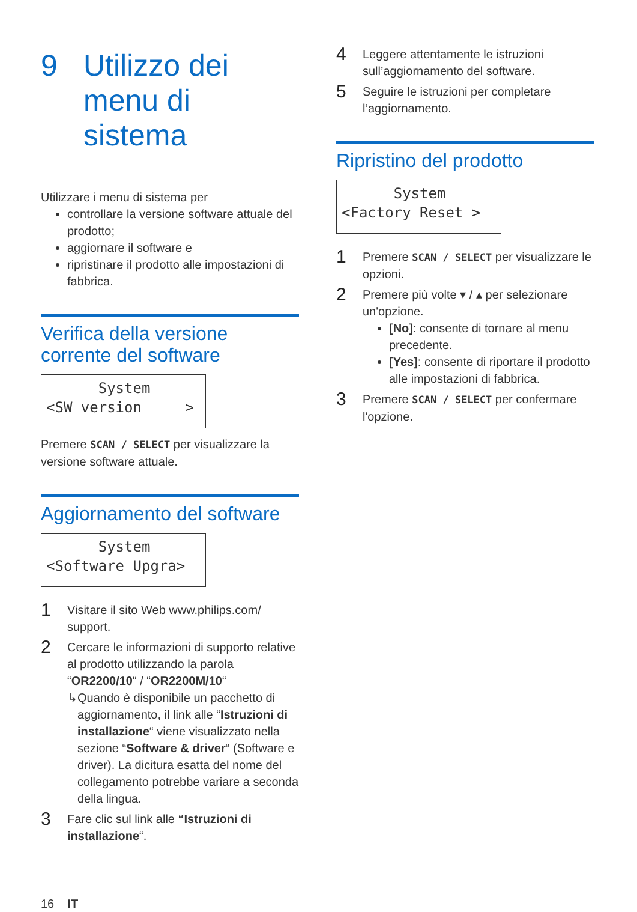9 Utilizzo dei
menu di sistema
Utilizzare i menu di sistema per
controllare la versione software attuale del prodotto;
aggiornare il software e
ripristinare il prodotto alle impostazioni di fabbrica.
Verifica della versione corrente del software
System <SW version >
Premere SCAN / SELECT per visualizzare la versione software attuale.
Aggiornamento del software
System <Software Upgra>
1
Visitare il sito Web www.philips.com/ support.
2
Cercare le informazioni di supporto relative al prodotto utilizzando la parola “OR2200/10“ / “OR2200M/10“
↳ Quando è disponibile un pacchetto di aggiornamento, il link alle “Istruzioni di installazione“ viene visualizzato nella sezione “Software & driver“ (Software e driver). La dicitura esatta del nome del collegamento potrebbe variare a seconda della lingua.
3
Fare clic sul link alle “Istruzioni di installazione“.
4
Leggere attentamente le istruzioni sull’aggiornamento del software.
5
Seguire le istruzioni per completare l’aggiornamento.
Ripristino del prodotto
System <Factory Reset >
1
Premere SCAN / SELECT per visualizzare le opzioni.
2
Premere più volte ▾ / ▴ per selezionare un'opzione.
[No]: consente di tornare al menu precedente.
[Yes]: consente di riportare il prodotto alle impostazioni di fabbrica.
3
Premere SCAN / SELECT per confermare l'opzione.
16 IT